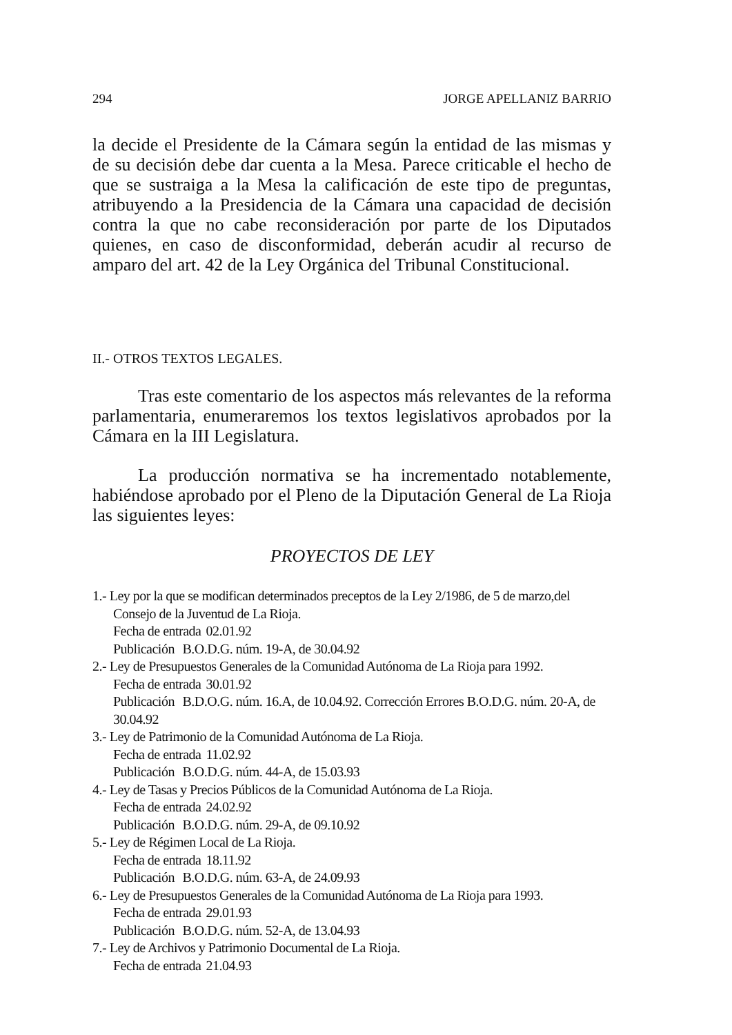294 JORGE APELLANIZ BARRIO
la decide el Presidente de la Cámara según la entidad de las mismas y de su decisión debe dar cuenta a la Mesa. Parece criticable el hecho de que se sustraiga a la Mesa la calificación de este tipo de preguntas, atribuyendo a la Presidencia de la Cámara una capacidad de decisión contra la que no cabe reconsideración por parte de los Diputados quienes, en caso de disconformidad, deberán acudir al recurso de amparo del art. 42 de la Ley Orgánica del Tribunal Constitucional.
II.- OTROS TEXTOS LEGALES.
Tras este comentario de los aspectos más relevantes de la reforma parlamentaria, enumeraremos los textos legislativos aprobados por la Cámara en la III Legislatura.
La producción normativa se ha incrementado notablemente, habiéndose aprobado por el Pleno de la Diputación General de La Rioja las siguientes leyes:
PROYECTOS DE LEY
1.- Ley por la que se modifican determinados preceptos de la Ley 2/1986, de 5 de marzo,del Consejo de la Juventud de La Rioja.
Fecha de entrada 02.01.92
Publicación B.O.D.G. núm. 19-A, de 30.04.92
2.- Ley de Presupuestos Generales de la Comunidad Autónoma de La Rioja para 1992.
Fecha de entrada 30.01.92
Publicación B.D.O.G. núm. 16.A, de 10.04.92. Corrección Errores B.O.D.G. núm. 20-A, de 30.04.92
3.- Ley de Patrimonio de la Comunidad Autónoma de La Rioja.
Fecha de entrada 11.02.92
Publicación B.O.D.G. núm. 44-A, de 15.03.93
4.- Ley de Tasas y Precios Públicos de la Comunidad Autónoma de La Rioja.
Fecha de entrada 24.02.92
Publicación B.O.D.G. núm. 29-A, de 09.10.92
5.- Ley de Régimen Local de La Rioja.
Fecha de entrada 18.11.92
Publicación B.O.D.G. núm. 63-A, de 24.09.93
6.- Ley de Presupuestos Generales de la Comunidad Autónoma de La Rioja para 1993.
Fecha de entrada 29.01.93
Publicación B.O.D.G. núm. 52-A, de 13.04.93
7.- Ley de Archivos y Patrimonio Documental de La Rioja.
Fecha de entrada 21.04.93